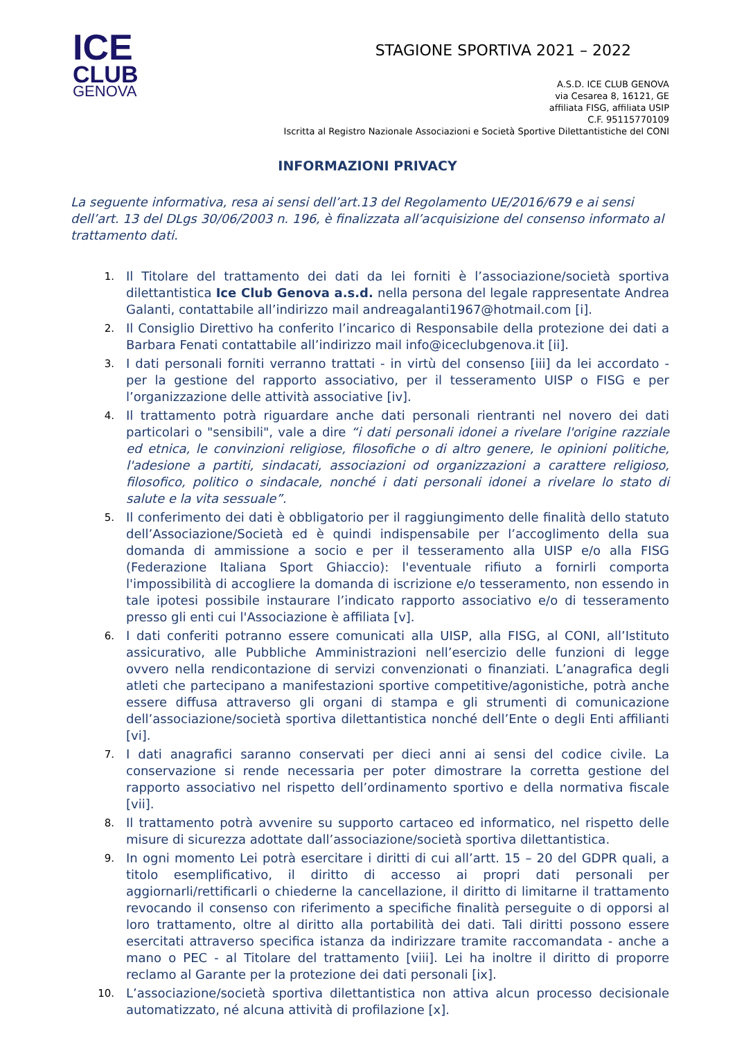ICE
CLUB
GENOVA
STAGIONE SPORTIVA 2021 – 2022
A.S.D. ICE CLUB GENOVA
via Cesarea 8, 16121, GE
affiliata FISG, affiliata USIP
C.F. 95115770109
Iscritta al Registro Nazionale Associazioni e Società Sportive Dilettantistiche del CONI
INFORMAZIONI PRIVACY
La seguente informativa, resa ai sensi dell’art.13 del Regolamento UE/2016/679 e ai sensi dell’art. 13 del DLgs 30/06/2003 n. 196, è finalizzata all’acquisizione del consenso informato al trattamento dati.
1. Il Titolare del trattamento dei dati da lei forniti è l’associazione/società sportiva dilettantistica Ice Club Genova a.s.d. nella persona del legale rappresentate Andrea Galanti, contattabile all’indirizzo mail andreagalanti1967@hotmail.com [i].
2. Il Consiglio Direttivo ha conferito l’incarico di Responsabile della protezione dei dati a Barbara Fenati contattabile all’indirizzo mail info@iceclubgenova.it [ii].
3. I dati personali forniti verranno trattati - in virtù del consenso [iii] da lei accordato - per la gestione del rapporto associativo, per il tesseramento UISP o FISG e per l’organizzazione delle attività associative [iv].
4. Il trattamento potrà riguardare anche dati personali rientranti nel novero dei dati particolari o "sensibili", vale a dire “i dati personali idonei a rivelare l'origine razziale ed etnica, le convinzioni religiose, filosofiche o di altro genere, le opinioni politiche, l'adesione a partiti, sindacati, associazioni od organizzazioni a carattere religioso, filosofico, politico o sindacale, nonché i dati personali idonei a rivelare lo stato di salute e la vita sessuale”.
5. Il conferimento dei dati è obbligatorio per il raggiungimento delle finalità dello statuto dell’Associazione/Società ed è quindi indispensabile per l’accoglimento della sua domanda di ammissione a socio e per il tesseramento alla UISP e/o alla FISG (Federazione Italiana Sport Ghiaccio): l'eventuale rifiuto a fornirli comporta l'impossibilità di accogliere la domanda di iscrizione e/o tesseramento, non essendo in tale ipotesi possibile instaurare l’indicato rapporto associativo e/o di tesseramento presso gli enti cui l'Associazione è affiliata [v].
6. I dati conferiti potranno essere comunicati alla UISP, alla FISG, al CONI, all’Istituto assicurativo, alle Pubbliche Amministrazioni nell’esercizio delle funzioni di legge ovvero nella rendicontazione di servizi convenzionati o finanziati. L’anagrafica degli atleti che partecipano a manifestazioni sportive competitive/agonistiche, potrà anche essere diffusa attraverso gli organi di stampa e gli strumenti di comunicazione dell’associazione/società sportiva dilettantistica nonché dell’Ente o degli Enti affilianti [vi].
7. I dati anagrafici saranno conservati per dieci anni ai sensi del codice civile. La conservazione si rende necessaria per poter dimostrare la corretta gestione del rapporto associativo nel rispetto dell’ordinamento sportivo e della normativa fiscale [vii].
8. Il trattamento potrà avvenire su supporto cartaceo ed informatico, nel rispetto delle misure di sicurezza adottate dall’associazione/società sportiva dilettantistica.
9. In ogni momento Lei potrà esercitare i diritti di cui all’artt. 15 – 20 del GDPR quali, a titolo esemplificativo, il diritto di accesso ai propri dati personali per aggiornarli/rettificarli o chiederne la cancellazione, il diritto di limitarne il trattamento revocando il consenso con riferimento a specifiche finalità perseguite o di opporsi al loro trattamento, oltre al diritto alla portabilità dei dati. Tali diritti possono essere esercitati attraverso specifica istanza da indirizzare tramite raccomandata - anche a mano o PEC - al Titolare del trattamento [viii]. Lei ha inoltre il diritto di proporre reclamo al Garante per la protezione dei dati personali [ix].
10. L’associazione/società sportiva dilettantistica non attiva alcun processo decisionale automatizzato, né alcuna attività di profilazione [x].